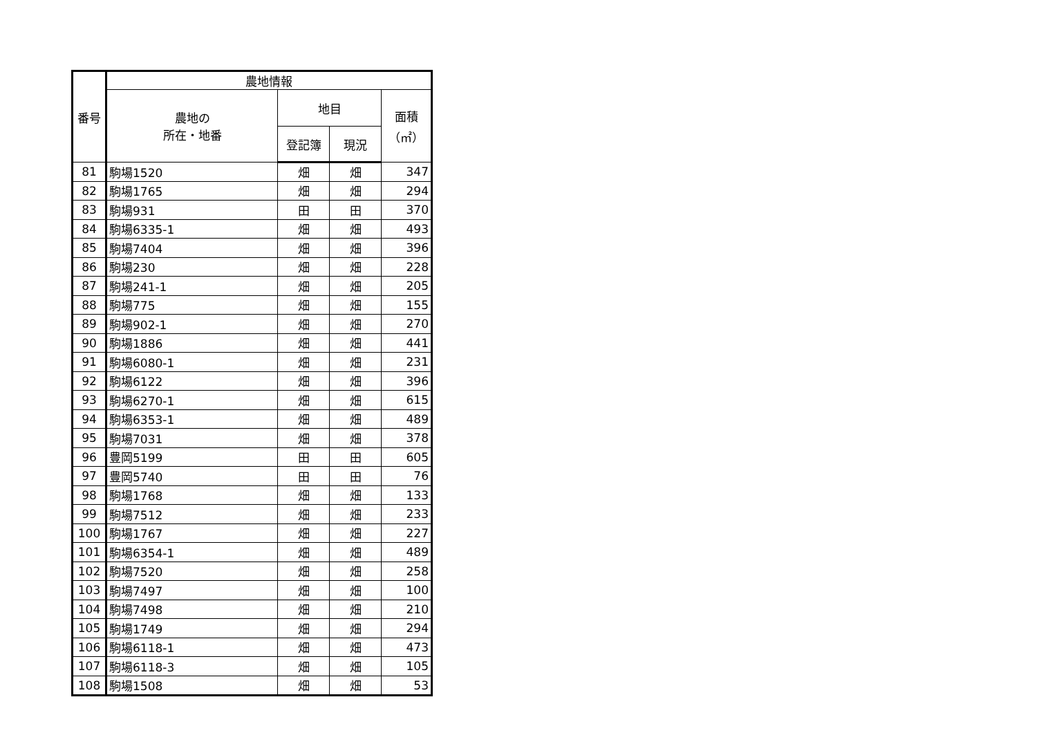| 番号 | 農地情報 | | | |
| --- | --- | --- | --- | --- |
| | 農地の 所在・地番 | 地目 | | 面積 （㎡） |
| | | 登記簿 | 現況 | |
| 81 | 駒場1520 | 畑 | 畑 | 347 |
| 82 | 駒場1765 | 畑 | 畑 | 294 |
| 83 | 駒場931 | 田 | 田 | 370 |
| 84 | 駒場6335-1 | 畑 | 畑 | 493 |
| 85 | 駒場7404 | 畑 | 畑 | 396 |
| 86 | 駒場230 | 畑 | 畑 | 228 |
| 87 | 駒場241-1 | 畑 | 畑 | 205 |
| 88 | 駒場775 | 畑 | 畑 | 155 |
| 89 | 駒場902-1 | 畑 | 畑 | 270 |
| 90 | 駒場1886 | 畑 | 畑 | 441 |
| 91 | 駒場6080-1 | 畑 | 畑 | 231 |
| 92 | 駒場6122 | 畑 | 畑 | 396 |
| 93 | 駒場6270-1 | 畑 | 畑 | 615 |
| 94 | 駒場6353-1 | 畑 | 畑 | 489 |
| 95 | 駒場7031 | 畑 | 畑 | 378 |
| 96 | 豊岡5199 | 田 | 田 | 605 |
| 97 | 豊岡5740 | 田 | 田 | 76 |
| 98 | 駒場1768 | 畑 | 畑 | 133 |
| 99 | 駒場7512 | 畑 | 畑 | 233 |
| 100 | 駒場1767 | 畑 | 畑 | 227 |
| 101 | 駒場6354-1 | 畑 | 畑 | 489 |
| 102 | 駒場7520 | 畑 | 畑 | 258 |
| 103 | 駒場7497 | 畑 | 畑 | 100 |
| 104 | 駒場7498 | 畑 | 畑 | 210 |
| 105 | 駒場1749 | 畑 | 畑 | 294 |
| 106 | 駒場6118-1 | 畑 | 畑 | 473 |
| 107 | 駒場6118-3 | 畑 | 畑 | 105 |
| 108 | 駒場1508 | 畑 | 畑 | 53 |